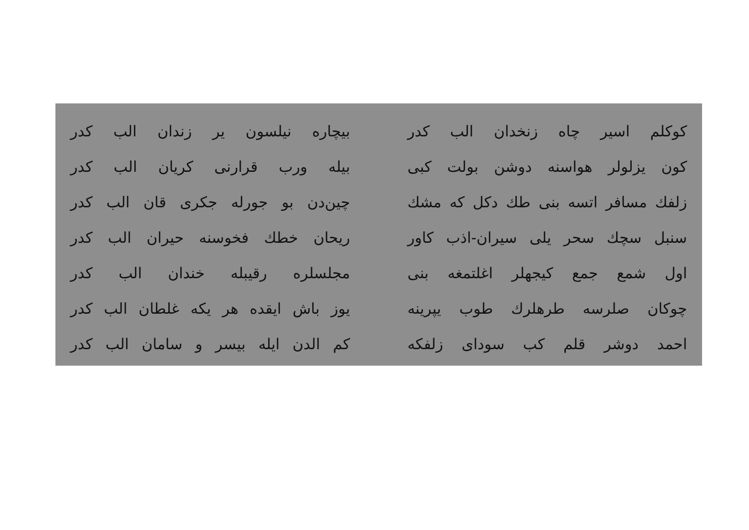کوکلم اسیر چاه زنخدان الب کدر
کون یزلولر هواسنه دوشن بولت کبی
زلفك مسافر اتسه بنی طك دکل که مشك
سنبل سچك سحر یلی سیران-اذب کاور
اول شمع جمع کیجهلر اغلتمغه بنی
چوکان صلرسه طرهلرك طوب یپرینه
احمد دوشر قلم کب سودای زلفکه
بیچاره نیلسون یر زندان الب کدر
بیله ورب قرارنی کریان الب کدر
چین‌دن بو جورله جکری قان الب کدر
ریحان خطك فخوسنه حیران الب کدر
مجلسلره رقیبله خندان الب کدر
یوز باش ایقده هر یکه غلطان الب کدر
کم الدن ایله بیسر و سامان الب کدر